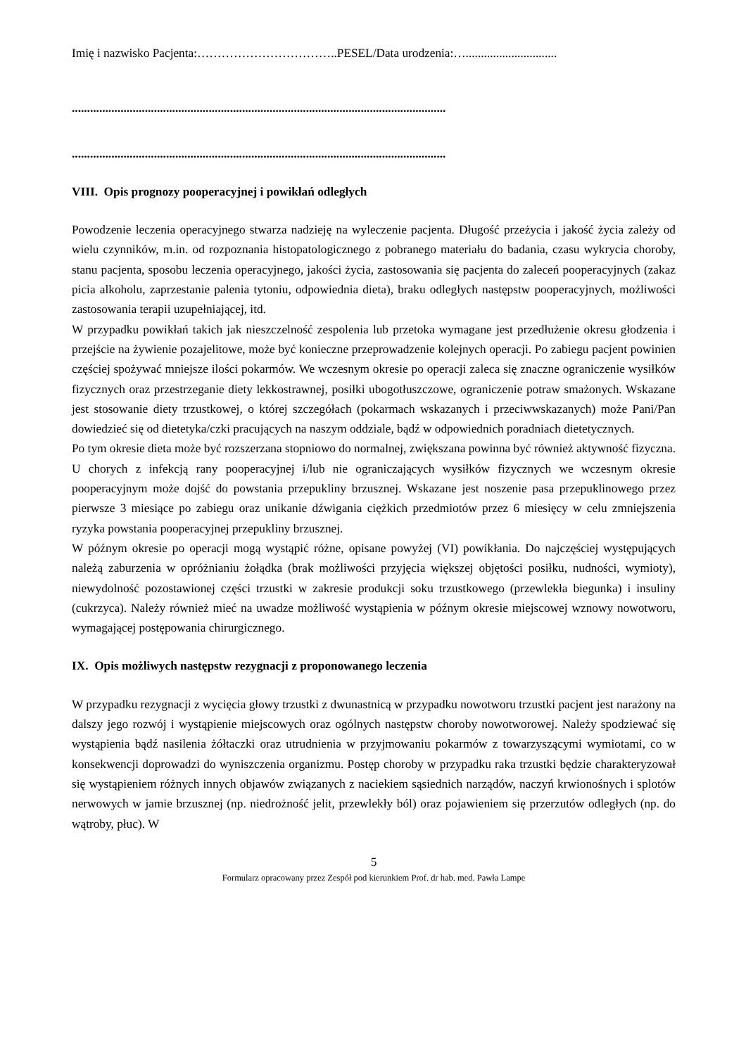Imię i nazwisko Pacjenta:……………………………..PESEL/Data urodzenia:…..............................
...........................................................................................................................
...........................................................................................................................
VIII. Opis prognozy pooperacyjnej i powikłań odległych
Powodzenie leczenia operacyjnego stwarza nadzieję na wyleczenie pacjenta. Długość przeżycia i jakość życia zależy od wielu czynników, m.in. od rozpoznania histopatologicznego z pobranego materiału do badania, czasu wykrycia choroby, stanu pacjenta, sposobu leczenia operacyjnego, jakości życia, zastosowania się pacjenta do zaleceń pooperacyjnych (zakaz picia alkoholu, zaprzestanie palenia tytoniu, odpowiednia dieta), braku odległych następstw pooperacyjnych, możliwości zastosowania terapii uzupełniającej, itd.
W przypadku powikłań takich jak nieszczelność zespolenia lub przetoka wymagane jest przedłużenie okresu głodzenia i przejście na żywienie pozajelitowe, może być konieczne przeprowadzenie kolejnych operacji. Po zabiegu pacjent powinien częściej spożywać mniejsze ilości pokarmów. We wczesnym okresie po operacji zaleca się znaczne ograniczenie wysiłków fizycznych oraz przestrzeganie diety lekkostrawnej, posiłki ubogotłuszczowe, ograniczenie potraw smażonych. Wskazane jest stosowanie diety trzustkowej, o której szczegółach (pokarmach wskazanych i przeciwwskazanych) może Pani/Pan dowiedzieć się od dietetyka/czki pracujących na naszym oddziale, bądź w odpowiednich poradniach dietetycznych.
Po tym okresie dieta może być rozszerzana stopniowo do normalnej, zwiększana powinna być również aktywność fizyczna. U chorych z infekcją rany pooperacyjnej i/lub nie ograniczających wysiłków fizycznych we wczesnym okresie pooperacyjnym może dojść do powstania przepukliny brzusznej. Wskazane jest noszenie pasa przepuklinowego przez pierwsze 3 miesiące po zabiegu oraz unikanie dźwigania ciężkich przedmiotów przez 6 miesięcy w celu zmniejszenia ryzyka powstania pooperacyjnej przepukliny brzusznej.
W późnym okresie po operacji mogą wystąpić różne, opisane powyżej (VI) powikłania. Do najczęściej występujących należą zaburzenia w opróżnianiu żołądka (brak możliwości przyjęcia większej objętości posiłku, nudności, wymioty), niewydolność pozostawionej części trzustki w zakresie produkcji soku trzustkowego (przewlekła biegunka) i insuliny (cukrzyca). Należy również mieć na uwadze możliwość wystąpienia w późnym okresie miejscowej wznowy nowotworu, wymagającej postępowania chirurgicznego.
IX. Opis możliwych następstw rezygnacji z proponowanego leczenia
W przypadku rezygnacji z wycięcia głowy trzustki z dwunastnicą w przypadku nowotworu trzustki pacjent jest narażony na dalszy jego rozwój i wystąpienie miejscowych oraz ogólnych następstw choroby nowotworowej. Należy spodziewać się wystąpienia bądź nasilenia żółtaczki oraz utrudnienia w przyjmowaniu pokarmów z towarzyszącymi wymiotami, co w konsekwencji doprowadzi do wyniszczenia organizmu. Postęp choroby w przypadku raka trzustki będzie charakteryzował się wystąpieniem różnych innych objawów związanych z naciekiem sąsiednich narządów, naczyń krwionośnych i splotów nerwowych w jamie brzusznej (np. niedrożność jelit, przewlekły ból) oraz pojawieniem się przerzutów odległych (np. do wątroby, płuc). W
5
Formularz opracowany przez Zespół pod kierunkiem Prof. dr hab. med. Pawła Lampe